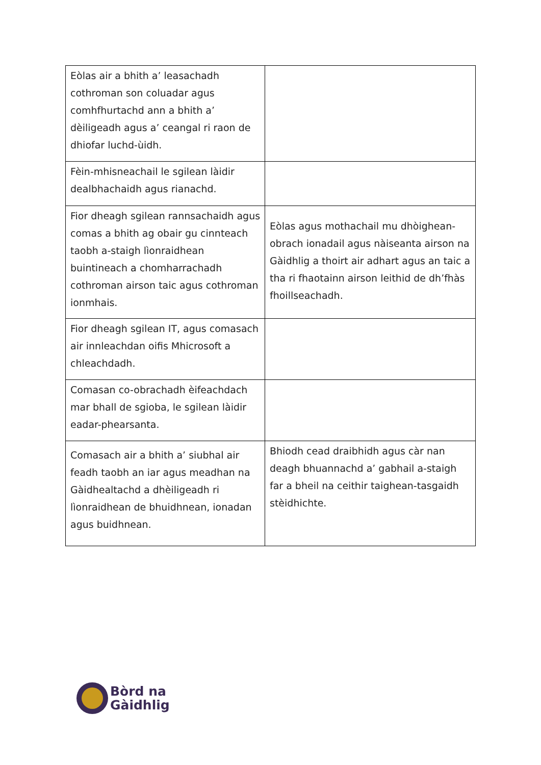| Eòlas air a bhith a’ leasachadh cothroman son coluadar agus comhfhurtachd ann a bhith a’ dèiligeadh agus a’ ceangal ri raon de dhiofar luchd-ùidh. | |
| Fèin-mhisneachail le sgilean làidir dealbhachaidh agus rianachd. | |
| Fior dheagh sgilean rannsachaidh agus comas a bhith ag obair gu cinnteach taobh a-staigh lìonraidhean buintineach a chomharrachadh cothroman airson taic agus cothroman ionmhais. | Eòlas agus mothachail mu dhòighean-obrach ionadail agus nàiseanta airson na Gàidhlig a thoirt air adhart agus an taic a tha ri fhaotainn airson leithid de dh’fhàs fhoillseachadh. |
| Fior dheagh sgilean IT, agus comasach air innleachdan oifis Mhicrosoft a chleachdadh. | |
| Comasan co-obrachadh èifeachdach mar bhall de sgioba, le sgilean làidir eadar-phearsanta. | |
| Comasach air a bhith a’ siubhal air feadh taobh an iar agus meadhan na Gàidhealtachd a dhèiligeadh ri lìonraidhean de bhuidhnean, ionadan agus buidhnean. | Bhiodh cead draibhidh agus càr nan deagh bhuannachd a’ gabhail a-staigh far a bheil na ceithir taighean-tasgaidh stèidhichte. |
Bòrd na
Gàidhlig